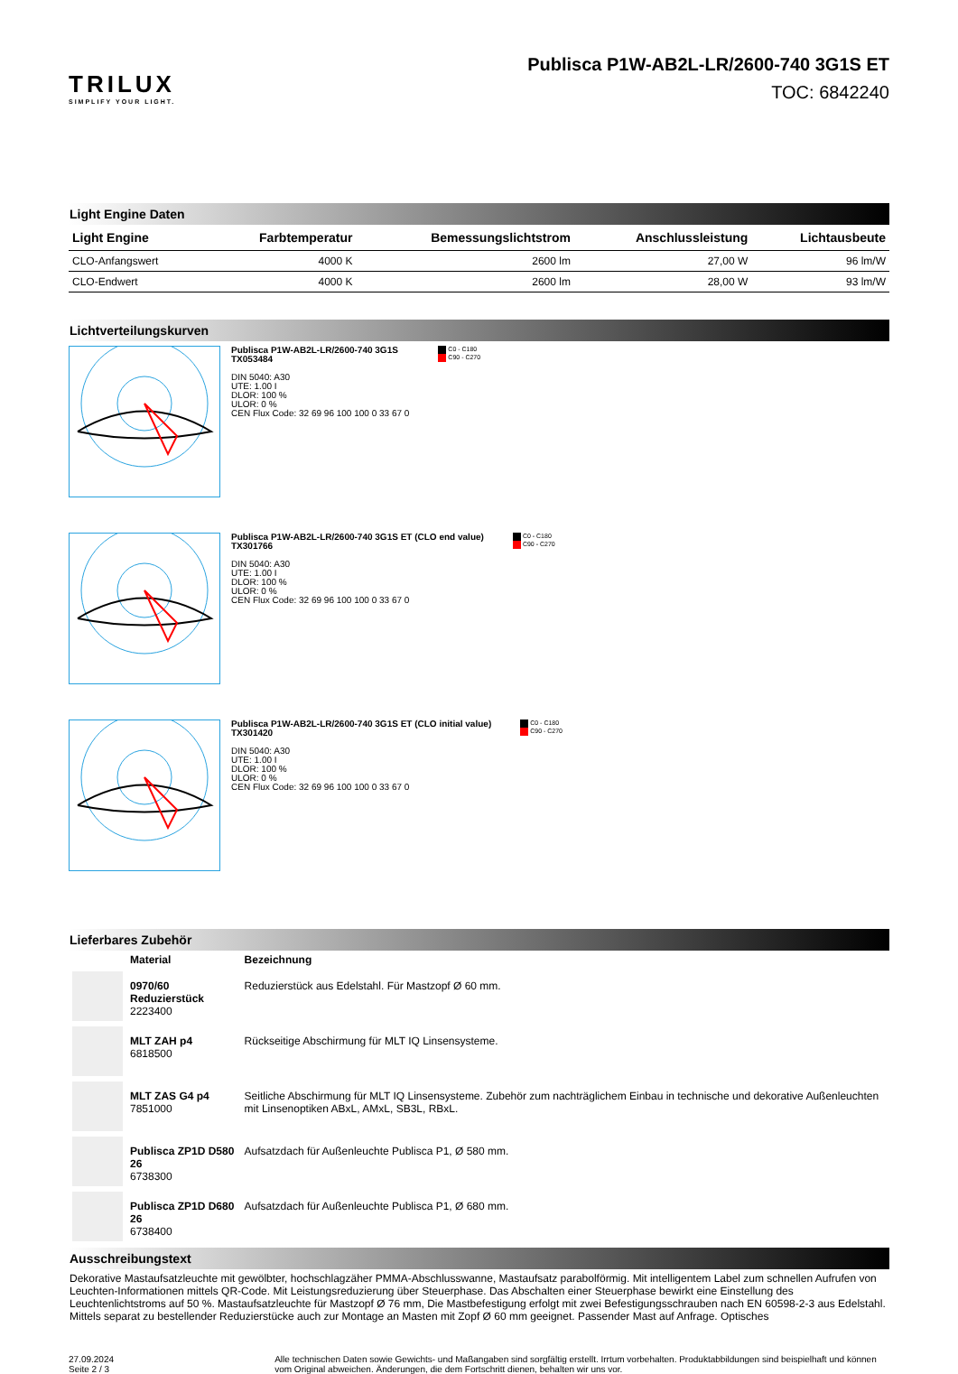TRILUX
SIMPLIFY YOUR LIGHT.
Publisca P1W-AB2L-LR/2600-740 3G1S ET
TOC: 6842240
Light Engine Daten
| Light Engine | Farbtemperatur | Bemessungslichtstrom | Anschlussleistung | Lichtausbeute |
| --- | --- | --- | --- | --- |
| CLO-Anfangswert | 4000 K | 2600 lm | 27,00 W | 96 lm/W |
| CLO-Endwert | 4000 K | 2600 lm | 28,00 W | 93 lm/W |
Lichtverteilungskurven
Publisca P1W-AB2L-LR/2600-740 3G1S
TX053484
DIN 5040: A30
UTE: 1.00 I
DLOR: 100 %
ULOR: 0 %
CEN Flux Code: 32 69 96 100 100 0 33 67 0
C0 - C180
C90 - C270
Publisca P1W-AB2L-LR/2600-740 3G1S ET (CLO end value)
TX301766
DIN 5040: A30
UTE: 1.00 I
DLOR: 100 %
ULOR: 0 %
CEN Flux Code: 32 69 96 100 100 0 33 67 0
C0 - C180
C90 - C270
Publisca P1W-AB2L-LR/2600-740 3G1S ET (CLO initial value)
TX301420
DIN 5040: A30
UTE: 1.00 I
DLOR: 100 %
ULOR: 0 %
CEN Flux Code: 32 69 96 100 100 0 33 67 0
C0 - C180
C90 - C270
Lieferbares Zubehör
| | Material | Bezeichnung |
| | 0970/60 Reduzierstück 2223400 | Reduzierstück aus Edelstahl. Für Mastzopf Ø 60 mm. |
| | MLT ZAH p4 6818500 | Rückseitige Abschirmung für MLT IQ Linsensysteme. |
| | MLT ZAS G4 p4 7851000 | Seitliche Abschirmung für MLT IQ Linsensysteme. Zubehör zum nachträglichem Einbau in technische und dekorative Außenleuchten mit Linsenoptiken ABxL, AMxL, SB3L, RBxL. |
| | Publisca ZP1D D580 26 6738300 | Aufsatzdach für Außenleuchte Publisca P1, Ø 580 mm. |
| | Publisca ZP1D D680 26 6738400 | Aufsatzdach für Außenleuchte Publisca P1, Ø 680 mm. |
Ausschreibungstext
Dekorative Mastaufsatzleuchte mit gewölbter, hochschlagzäher PMMA-Abschlusswanne, Mastaufsatz parabolförmig. Mit intelligentem Label zum schnellen Aufrufen von Leuchten-Informationen mittels QR-Code. Mit Leistungsreduzierung über Steuerphase. Das Abschalten einer Steuerphase bewirkt eine Einstellung des Leuchtenlichtstroms auf 50 %. Mastaufsatzleuchte für Mastzopf Ø 76 mm, Die Mastbefestigung erfolgt mit zwei Befestigungsschrauben nach EN 60598-2-3 aus Edelstahl. Mittels separat zu bestellender Reduzierstücke auch zur Montage an Masten mit Zopf Ø 60 mm geeignet. Passender Mast auf Anfrage. Optisches
27.09.2024 Seite 2 / 3 Alle technischen Daten sowie Gewichts- und Maßangaben sind sorgfältig erstellt. Irrtum vorbehalten. Produktabbildungen sind beispielhaft und können vom Original abweichen. Änderungen, die dem Fortschritt dienen, behalten wir uns vor.